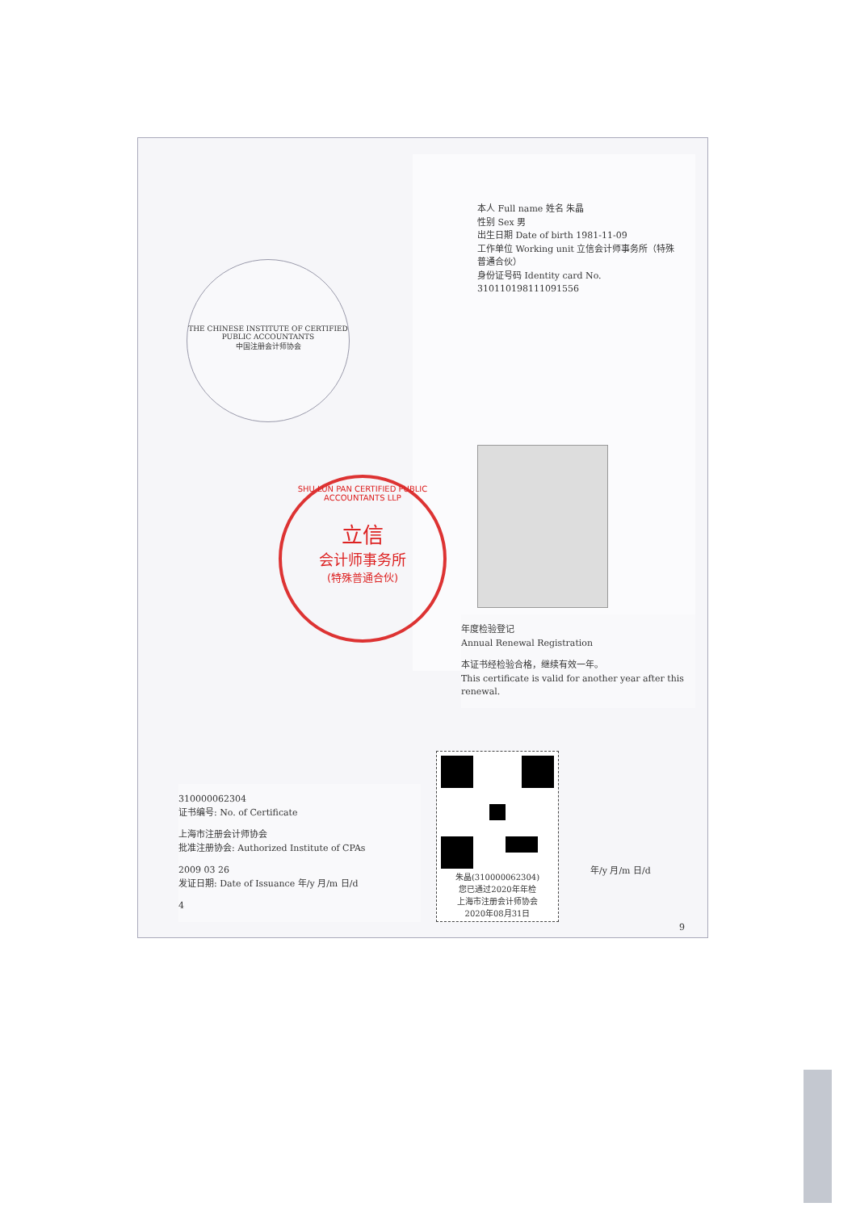本人 Full name 姓名 朱晶
性别 Sex 男
出生日期 Date of birth 1981-11-09
工作单位 Working unit 立信会计师事务所（特殊普通合伙）
身份证号码 Identity card No. 310110198111091556
THE CHINESE INSTITUTE OF CERTIFIED PUBLIC ACCOUNTANTS
中国注册会计师协会
年度检验登记
Annual Renewal Registration
本证书经检验合格，继续有效一年。
This certificate is valid for another year after this renewal.
310000062304
证书编号: No. of Certificate
上海市注册会计师协会
批准注册协会: Authorized Institute of CPAs
2009 03 26
发证日期: Date of Issuance 年/y 月/m 日/d
4
年/y 月/m 日/d
9
SHU LUN PAN CERTIFIED PUBLIC ACCOUNTANTS LLP
立信
会计师事务所
(特殊普通合伙)
朱晶(310000062304)
您已通过2020年年检
上海市注册会计师协会
2020年08月31日